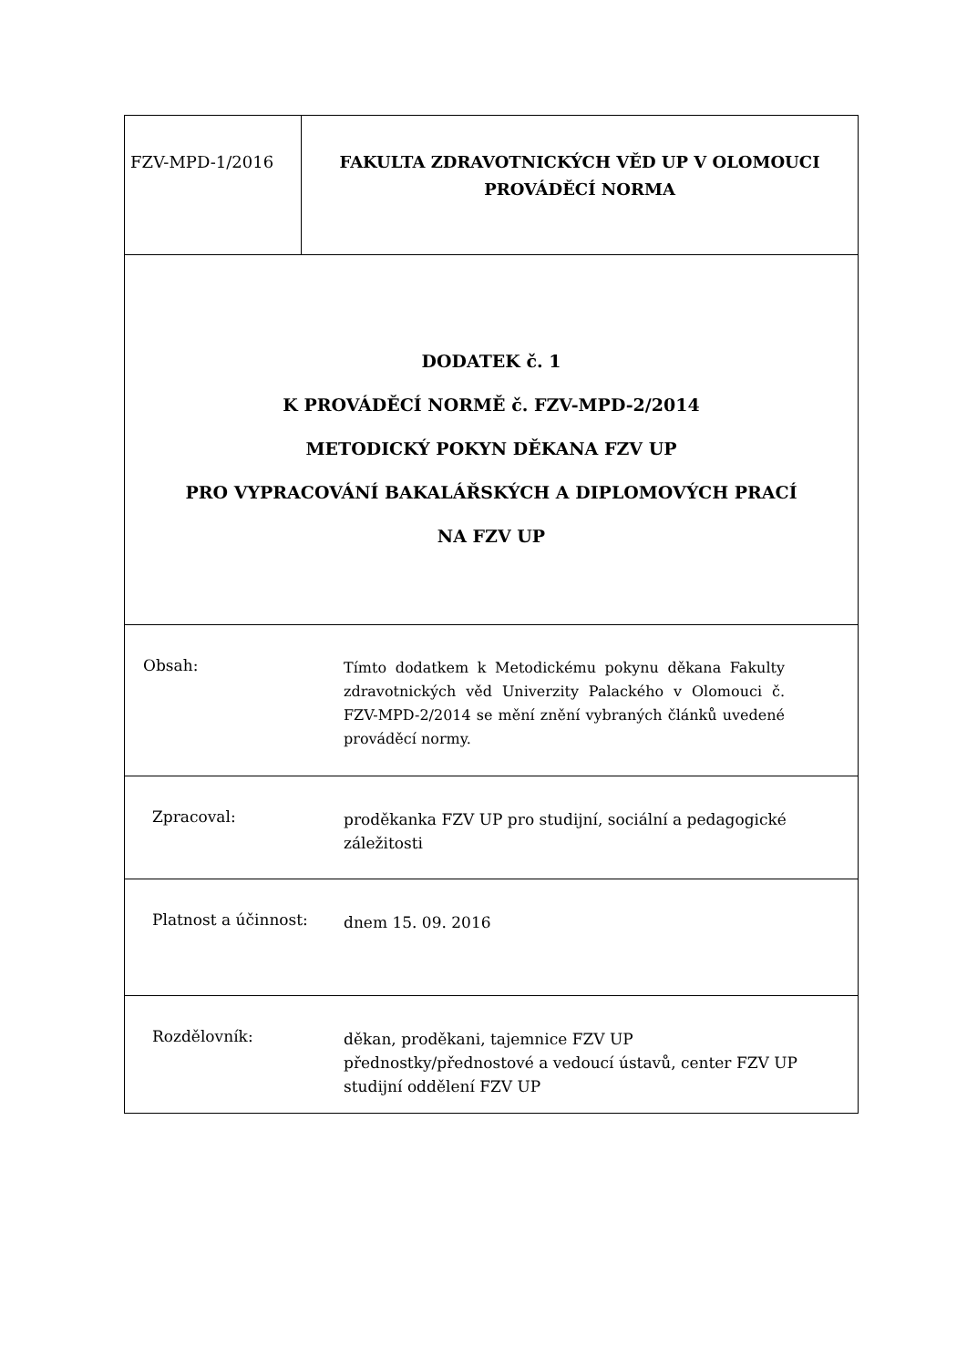FZV-MPD-1/2016
FAKULTA ZDRAVOTNICKÝCH VĚD UP V OLOMOUCI
PROVÁDĚCÍ NORMA
DODATEK č. 1
K PROVÁDĚCÍ NORMĚ č. FZV-MPD-2/2014
METODICKÝ POKYN DĚKANA FZV UP
PRO VYPRACOVÁNÍ BAKALÁŘSKÝCH A DIPLOMOVÝCH PRACÍ
NA FZV UP
Obsah:
Tímto dodatkem k Metodickému pokynu děkana Fakulty zdravotnických věd Univerzity Palackého v Olomouci č. FZV-MPD-2/2014 se mění znění vybraných článků uvedené prováděcí normy.
Zpracoval:
proděkanka FZV UP pro studijní, sociální a pedagogické záležitosti
Platnost a účinnost:
dnem 15. 09. 2016
Rozdělovník:
děkan, proděkani, tajemnice FZV UP
přednostky/přednostové a vedoucí ústavů, center FZV UP
studijní oddělení FZV UP